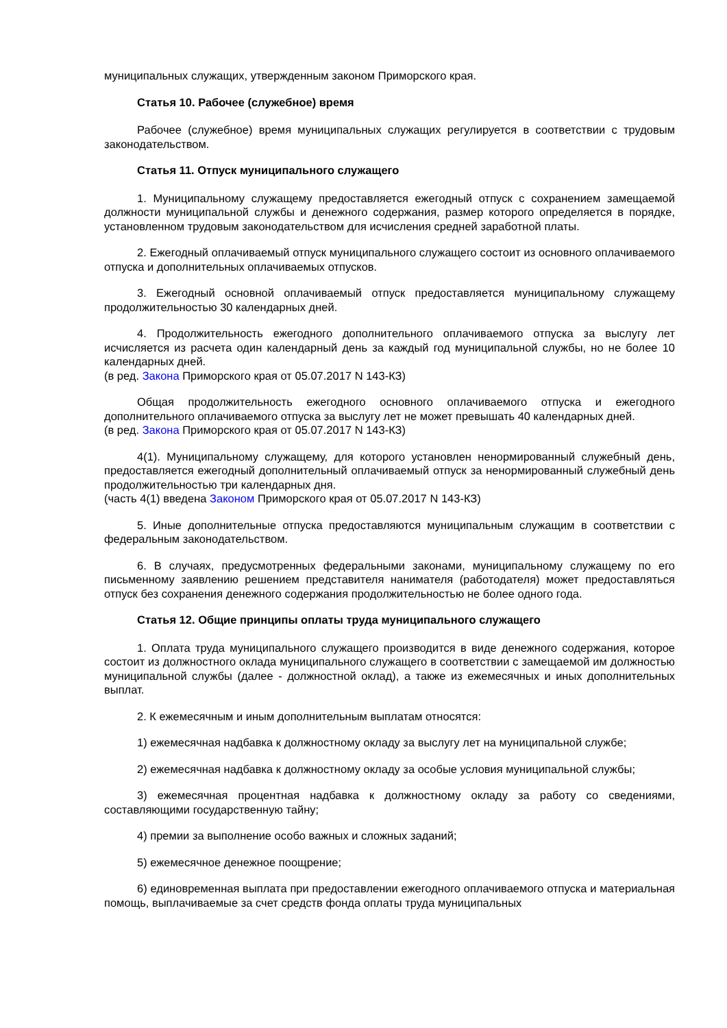муниципальных служащих, утвержденным законом Приморского края.
Статья 10. Рабочее (служебное) время
Рабочее (служебное) время муниципальных служащих регулируется в соответствии с трудовым законодательством.
Статья 11. Отпуск муниципального служащего
1. Муниципальному служащему предоставляется ежегодный отпуск с сохранением замещаемой должности муниципальной службы и денежного содержания, размер которого определяется в порядке, установленном трудовым законодательством для исчисления средней заработной платы.
2. Ежегодный оплачиваемый отпуск муниципального служащего состоит из основного оплачиваемого отпуска и дополнительных оплачиваемых отпусков.
3. Ежегодный основной оплачиваемый отпуск предоставляется муниципальному служащему продолжительностью 30 календарных дней.
4. Продолжительность ежегодного дополнительного оплачиваемого отпуска за выслугу лет исчисляется из расчета один календарный день за каждый год муниципальной службы, но не более 10 календарных дней.
(в ред. Закона Приморского края от 05.07.2017 N 143-КЗ)
Общая продолжительность ежегодного основного оплачиваемого отпуска и ежегодного дополнительного оплачиваемого отпуска за выслугу лет не может превышать 40 календарных дней.
(в ред. Закона Приморского края от 05.07.2017 N 143-КЗ)
4(1). Муниципальному служащему, для которого установлен ненормированный служебный день, предоставляется ежегодный дополнительный оплачиваемый отпуск за ненормированный служебный день продолжительностью три календарных дня.
(часть 4(1) введена Законом Приморского края от 05.07.2017 N 143-КЗ)
5. Иные дополнительные отпуска предоставляются муниципальным служащим в соответствии с федеральным законодательством.
6. В случаях, предусмотренных федеральными законами, муниципальному служащему по его письменному заявлению решением представителя нанимателя (работодателя) может предоставляться отпуск без сохранения денежного содержания продолжительностью не более одного года.
Статья 12. Общие принципы оплаты труда муниципального служащего
1. Оплата труда муниципального служащего производится в виде денежного содержания, которое состоит из должностного оклада муниципального служащего в соответствии с замещаемой им должностью муниципальной службы (далее - должностной оклад), а также из ежемесячных и иных дополнительных выплат.
2. К ежемесячным и иным дополнительным выплатам относятся:
1) ежемесячная надбавка к должностному окладу за выслугу лет на муниципальной службе;
2) ежемесячная надбавка к должностному окладу за особые условия муниципальной службы;
3) ежемесячная процентная надбавка к должностному окладу за работу со сведениями, составляющими государственную тайну;
4) премии за выполнение особо важных и сложных заданий;
5) ежемесячное денежное поощрение;
6) единовременная выплата при предоставлении ежегодного оплачиваемого отпуска и материальная помощь, выплачиваемые за счет средств фонда оплаты труда муниципальных